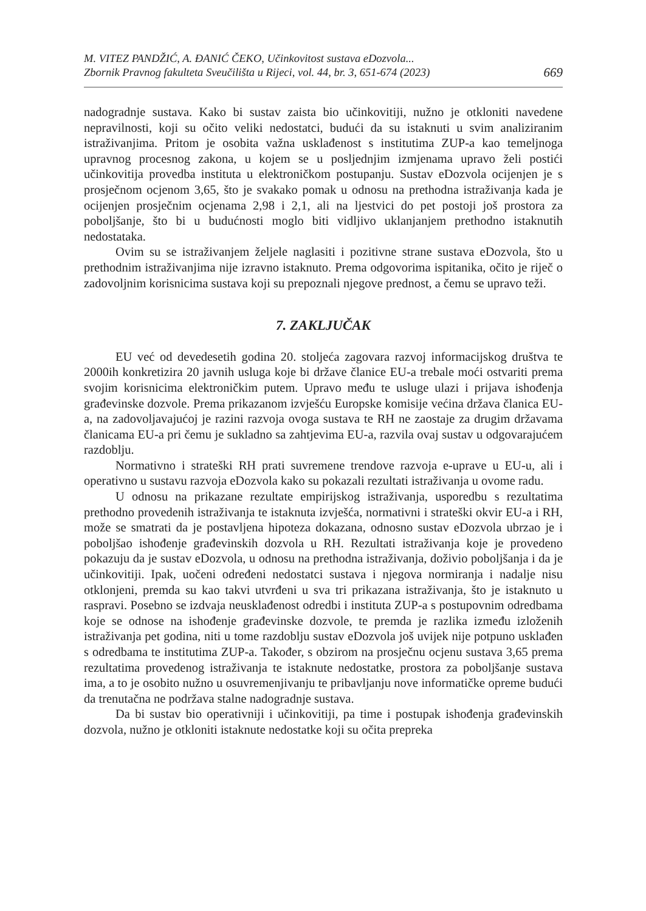M. VITEZ PANDŽIĆ, A. ĐANIĆ ČEKO, Učinkovitost sustava eDozvola...
Zbornik Pravnog fakulteta Sveučilišta u Rijeci, vol. 44, br. 3, 651-674 (2023)
669
nadogradnje sustava. Kako bi sustav zaista bio učinkovitiji, nužno je otkloniti navedene nepravilnosti, koji su očito veliki nedostatci, budući da su istaknuti u svim analiziranim istraživanjima. Pritom je osobita važna usklađenost s institutima ZUP-a kao temeljnoga upravnog procesnog zakona, u kojem se u posljednjim izmjenama upravo želi postići učinkovitija provedba instituta u elektroničkom postupanju. Sustav eDozvola ocijenjen je s prosječnom ocjenom 3,65, što je svakako pomak u odnosu na prethodna istraživanja kada je ocijenjen prosječnim ocjenama 2,98 i 2,1, ali na ljestvici do pet postoji još prostora za poboljšanje, što bi u budućnosti moglo biti vidljivo uklanjanjem prethodno istaknutih nedostataka.
Ovim su se istraživanjem željele naglasiti i pozitivne strane sustava eDozvola, što u prethodnim istraživanjima nije izravno istaknuto. Prema odgovorima ispitanika, očito je riječ o zadovoljnim korisnicima sustava koji su prepoznali njegove prednost, a čemu se upravo teži.
7. ZAKLJUČAK
EU već od devedesetih godina 20. stoljeća zagovara razvoj informacijskog društva te 2000ih konkretizira 20 javnih usluga koje bi države članice EU-a trebale moći ostvariti prema svojim korisnicima elektroničkim putem. Upravo među te usluge ulazi i prijava ishođenja građevinske dozvole. Prema prikazanom izvješću Europske komisije većina država članica EU-a, na zadovoljavajućoj je razini razvoja ovoga sustava te RH ne zaostaje za drugim državama članicama EU-a pri čemu je sukladno sa zahtjevima EU-a, razvila ovaj sustav u odgovarajućem razdoblju.
Normativno i strateški RH prati suvremene trendove razvoja e-uprave u EU-u, ali i operativno u sustavu razvoja eDozvola kako su pokazali rezultati istraživanja u ovome radu.
U odnosu na prikazane rezultate empirijskog istraživanja, usporedbu s rezultatima prethodno provedenih istraživanja te istaknuta izvješća, normativni i strateški okvir EU-a i RH, može se smatrati da je postavljena hipoteza dokazana, odnosno sustav eDozvola ubrzao je i poboljšao ishođenje građevinskih dozvola u RH. Rezultati istraživanja koje je provedeno pokazuju da je sustav eDozvola, u odnosu na prethodna istraživanja, doživio poboljšanja i da je učinkovitiji. Ipak, uočeni određeni nedostatci sustava i njegova normiranja i nadalje nisu otklonjeni, premda su kao takvi utvrđeni u sva tri prikazana istraživanja, što je istaknuto u raspravi. Posebno se izdvaja neusklađenost odredbi i instituta ZUP-a s postupovnim odredbama koje se odnose na ishođenje građevinske dozvole, te premda je razlika između izloženih istraživanja pet godina, niti u tome razdoblju sustav eDozvola još uvijek nije potpuno usklađen s odredbama te institutima ZUP-a. Također, s obzirom na prosječnu ocjenu sustava 3,65 prema rezultatima provedenog istraživanja te istaknute nedostatke, prostora za poboljšanje sustava ima, a to je osobito nužno u osuvremenjivanju te pribavljanju nove informatičke opreme budući da trenutačna ne podržava stalne nadogradnje sustava.
Da bi sustav bio operativniji i učinkovitiji, pa time i postupak ishođenja građevinskih dozvola, nužno je otkloniti istaknute nedostatke koji su očita prepreka